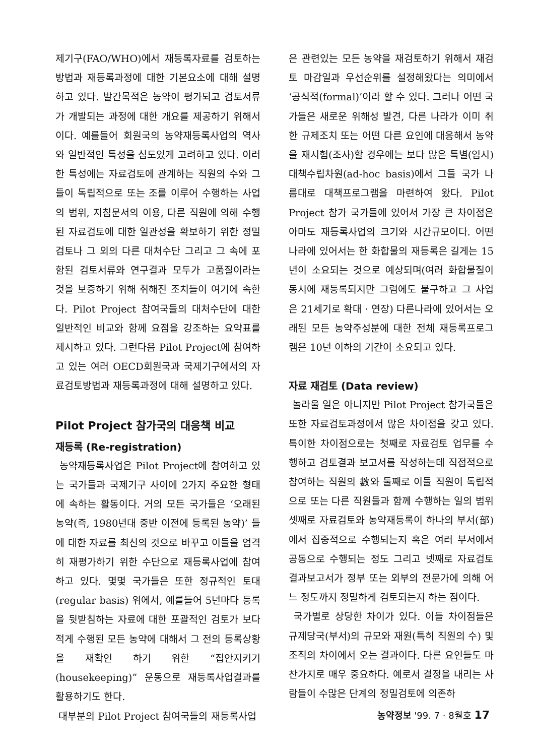제기구(FAO/WHO)에서 재등록자료를 검토하는 방법과 재등록과정에 대한 기본요소에 대해 설명하고 있다. 발간목적은 농약이 평가되고 검토서류가 개발되는 과정에 대한 개요를 제공하기 위해서이다. 예를들어 회원국의 농약재등록사업의 역사와 일반적인 특성을 심도있게 고려하고 있다. 이러한 특성에는 자료검토에 관계하는 직원의 수와 그들이 독립적으로 또는 조를 이루어 수행하는 사업의 범위, 지침문서의 이용, 다른 직원에 의해 수행된 자료검토에 대한 일관성을 확보하기 위한 정밀검토나 그 외의 다른 대처수단 그리고 그 속에 포함된 검토서류와 연구결과 모두가 고품질이라는 것을 보증하기 위해 취해진 조치들이 여기에 속한다. Pilot Project 참여국들의 대처수단에 대한 일반적인 비교와 함께 요점을 강조하는 요약표를 제시하고 있다. 그런다음 Pilot Project에 참여하고 있는 여러 OECD회원국과 국제기구에서의 자료검토방법과 재등록과정에 대해 설명하고 있다.
Pilot Project 참가국의 대응책 비교
재등록 (Re-registration)
농약재등록사업은 Pilot Project에 참여하고 있는 국가들과 국제기구 사이에 2가지 주요한 형태에 속하는 활동이다. 거의 모든 국가들은 ‘오래된 농약(즉, 1980년대 중반 이전에 등록된 농약)’ 들에 대한 자료를 최신의 것으로 바꾸고 이들을 엄격히 재평가하기 위한 수단으로 재등록사업에 참여하고 있다. 몇몇 국가들은 또한 정규적인 토대(regular basis) 위에서, 예를들어 5년마다 등록을 뒷받침하는 자료에 대한 포괄적인 검토가 보다 적게 수행된 모든 농약에 대해서 그 전의 등록상황을 재확인 하기 위한 “집안지키기(housekeeping)” 운동으로 재등록사업결과를 활용하기도 한다.
대부분의 Pilot Project 참여국들의 재등록사업
은 관련있는 모든 농약을 재검토하기 위해서 재검토 마감일과 우선순위를 설정해왔다는 의미에서 ‘공식적(formal)’이라 할 수 있다. 그러나 어떤 국가들은 새로운 위해성 발견, 다른 나라가 이미 취한 규제조치 또는 어떤 다른 요인에 대응해서 농약을 재시험(조사)할 경우에는 보다 많은 특별(임시)대책수립차원(ad-hoc basis)에서 그들 국가 나름대로 대책프로그램을 마련하여 왔다. Pilot Project 참가 국가들에 있어서 가장 큰 차이점은 아마도 재등록사업의 크기와 시간규모이다. 어떤 나라에 있어서는 한 화합물의 재등록은 길게는 15년이 소요되는 것으로 예상되며(여러 화합물질이 동시에 재등록되지만 그럼에도 불구하고 그 사업은 21세기로 확대 · 연장) 다른나라에 있어서는 오래된 모든 농약주성분에 대한 전체 재등록프로그램은 10년 이하의 기간이 소요되고 있다.
자료 재검토 (Data review)
놀라울 일은 아니지만 Pilot Project 참가국들은 또한 자료검토과정에서 많은 차이점을 갖고 있다. 특이한 차이점으로는 첫째로 자료검토 업무를 수행하고 검토결과 보고서를 작성하는데 직접적으로 참여하는 직원의 數와 둘째로 이들 직원이 독립적으로 또는 다른 직원들과 함께 수행하는 일의 범위 셋째로 자료검토와 농약재등록이 하나의 부서(部)에서 집중적으로 수행되는지 혹은 여러 부서에서 공동으로 수행되는 정도 그리고 넷째로 자료검토 결과보고서가 정부 또는 외부의 전문가에 의해 어느 정도까지 정밀하게 검토되는지 하는 점이다.
국가별로 상당한 차이가 있다. 이들 차이점들은 규제당국(부서)의 규모와 재원(특히 직원의 수) 및 조직의 차이에서 오는 결과이다. 다른 요인들도 마찬가지로 매우 중요하다. 예로서 결정을 내리는 사람들이 수많은 단계의 정밀검토에 의존하
농약정보 '99. 7 · 8월호 17